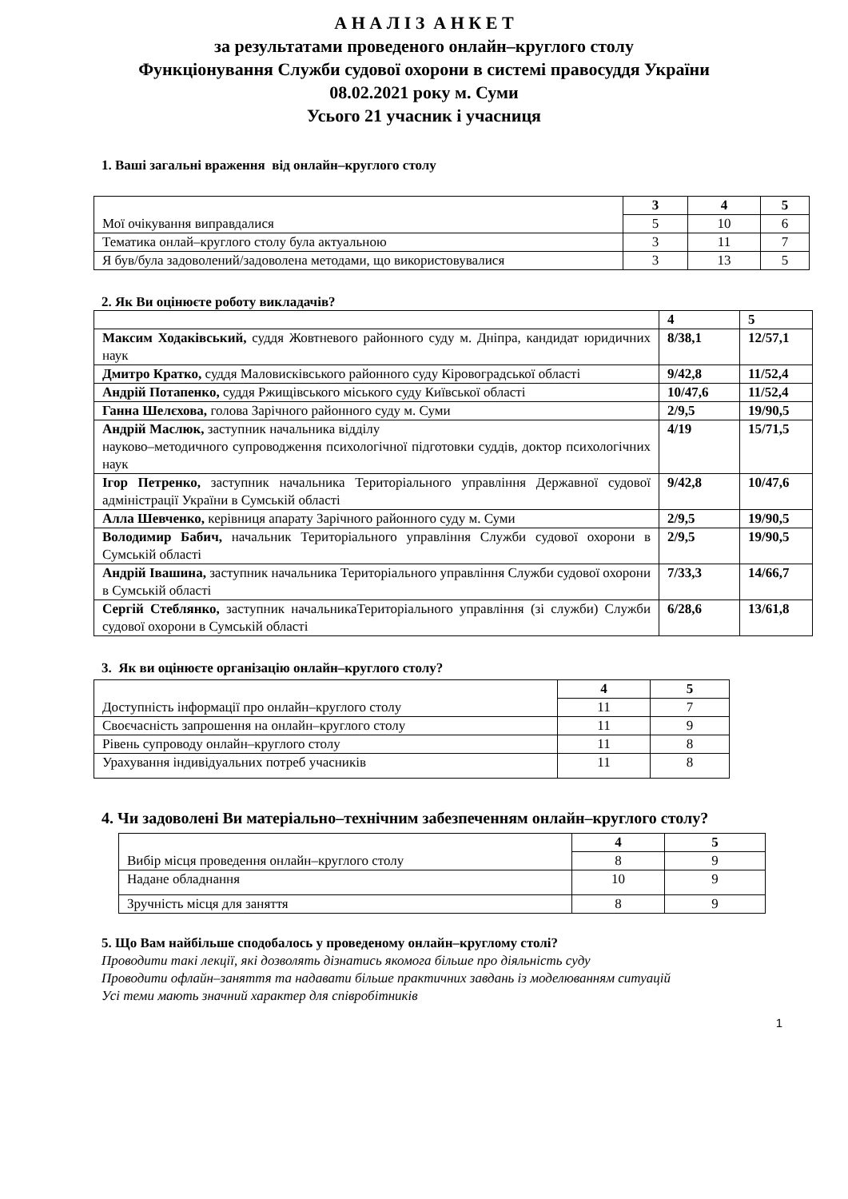А Н А Л І З А Н К Е Т
за результатами проведеного онлайн–круглого столу
Функціонування Служби судової охорони в системі правосуддя України
08.02.2021 року м. Суми
Усього 21 учасник і учасниця
1. Ваші загальні враження від онлайн–круглого столу
| Мої очікування виправдалися | 3 | 4 | 5 |
| | 5 | 10 | 6 |
| Тематика онлай–круглого столу була актуальною | 3 | 11 | 7 |
| Я був/була задоволений/задоволена методами, що використовувалися | 3 | 13 | 5 |
2. Як Ви оцінюєте роботу викладачів?
| | 4 | 5 |
| Максим Ходаківський, суддя Жовтневого районного суду м. Дніпра, кандидат юридичних наук | 8/38,1 | 12/57,1 |
| Дмитро Кратко, суддя Маловисківського районного суду Кіровоградської області | 9/42,8 | 11/52,4 |
| Андрій Потапенко, суддя Ржищівського міського суду Київської області | 10/47,6 | 11/52,4 |
| Ганна Шелєхова, голова Зарічного районного суду м. Суми | 2/9,5 | 19/90,5 |
| Андрій Маслюк, заступник начальника відділу науково–методичного супроводження психологічної підготовки суддів, доктор психологічних наук | 4/19 | 15/71,5 |
| Ігор Петренко, заступник начальника Територіального управління Державної судової адміністрації України в Сумській області | 9/42,8 | 10/47,6 |
| Алла Шевченко, керівниця апарату Зарічного районного суду м. Суми | 2/9,5 | 19/90,5 |
| Володимир Бабич, начальник Територіального управління Служби судової охорони в Сумській області | 2/9,5 | 19/90,5 |
| Андрій Івашина, заступник начальника Територіального управління Служби судової охорони в Сумській області | 7/33,3 | 14/66,7 |
| Сергій Стеблянко, заступник начальникаТериторіального управління (зі служби) Служби судової охорони в Сумській області | 6/28,6 | 13/61,8 |
3. Як ви оцінюєте організацію онлайн–круглого столу?
| Доступність інформації про онлайн–круглого столу | 4 | 5 |
| | 11 | 7 |
| Своєчасність запрошення на онлайн–круглого столу | 11 | 9 |
| Рівень супроводу онлайн–круглого столу | 11 | 8 |
| Урахування індивідуальних потреб учасників | 11 | 8 |
4. Чи задоволені Ви матеріально–технічним забезпеченням онлайн–круглого столу?
| Вибір місця проведення онлайн–круглого столу | 4 | 5 |
| | 8 | 9 |
| Надане обладнання | 10 | 9 |
| Зручність місця для заняття | 8 | 9 |
5. Що Вам найбільше сподобалось у проведеному онлайн–круглому столі?
Проводити такі лекції, які дозволять дізнатись якомога більше про діяльність суду
Проводити офлайн–заняття та надавати більше практичних завдань із моделюванням ситуацій
Усі теми мають значний характер для співробітників
1